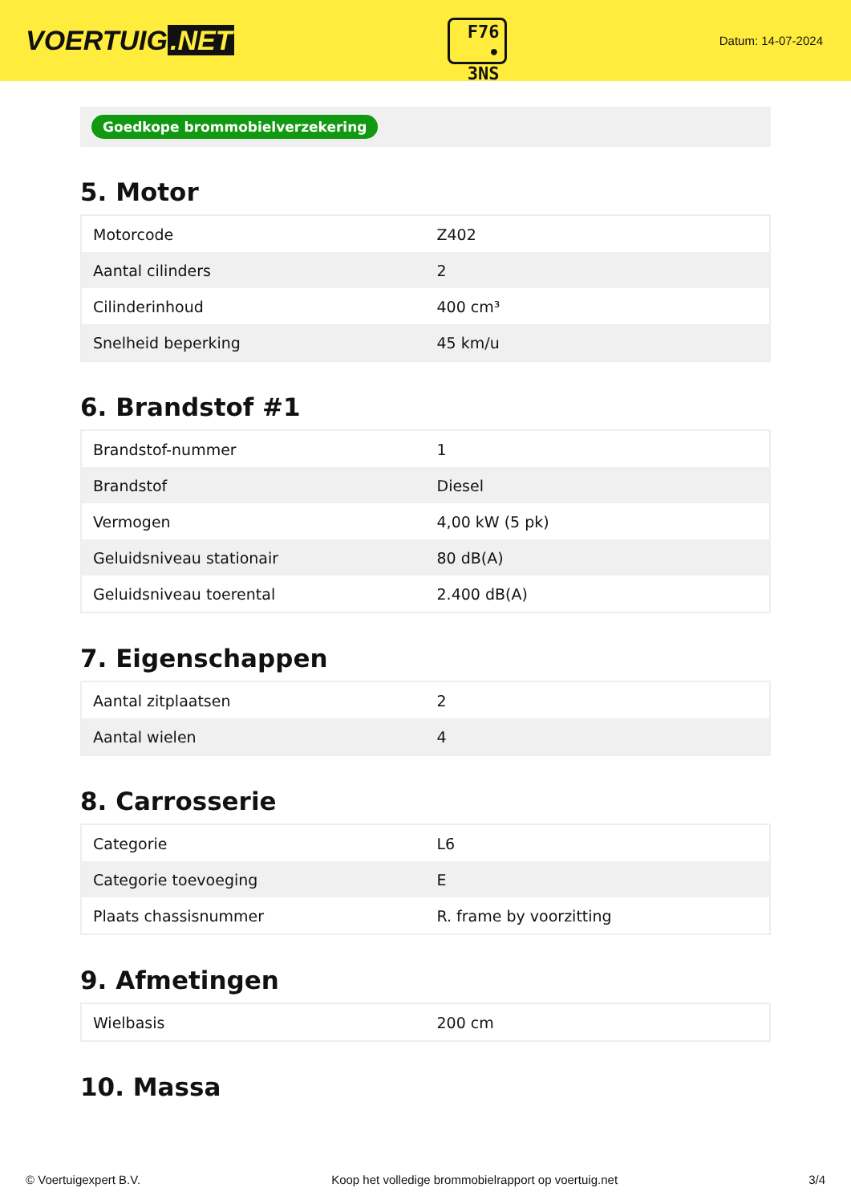VOERTUIG.NET
F76
• 3NS
Datum: 14-07-2024
Goedkope brommobielverzekering
5. Motor
| Motorcode | Z402 |
| Aantal cilinders | 2 |
| Cilinderinhoud | 400 cm³ |
| Snelheid beperking | 45 km/u |
6. Brandstof #1
| Brandstof-nummer | 1 |
| Brandstof | Diesel |
| Vermogen | 4,00 kW (5 pk) |
| Geluidsniveau stationair | 80 dB(A) |
| Geluidsniveau toerental | 2.400 dB(A) |
7. Eigenschappen
| Aantal zitplaatsen | 2 |
| Aantal wielen | 4 |
8. Carrosserie
| Categorie | L6 |
| Categorie toevoeging | E |
| Plaats chassisnummer | R. frame by voorzitting |
9. Afmetingen
| Wielbasis | 200 cm |
10. Massa
© Voertuigexpert B.V. Koop het volledige brommobielrapport op voertuig.net 3/4